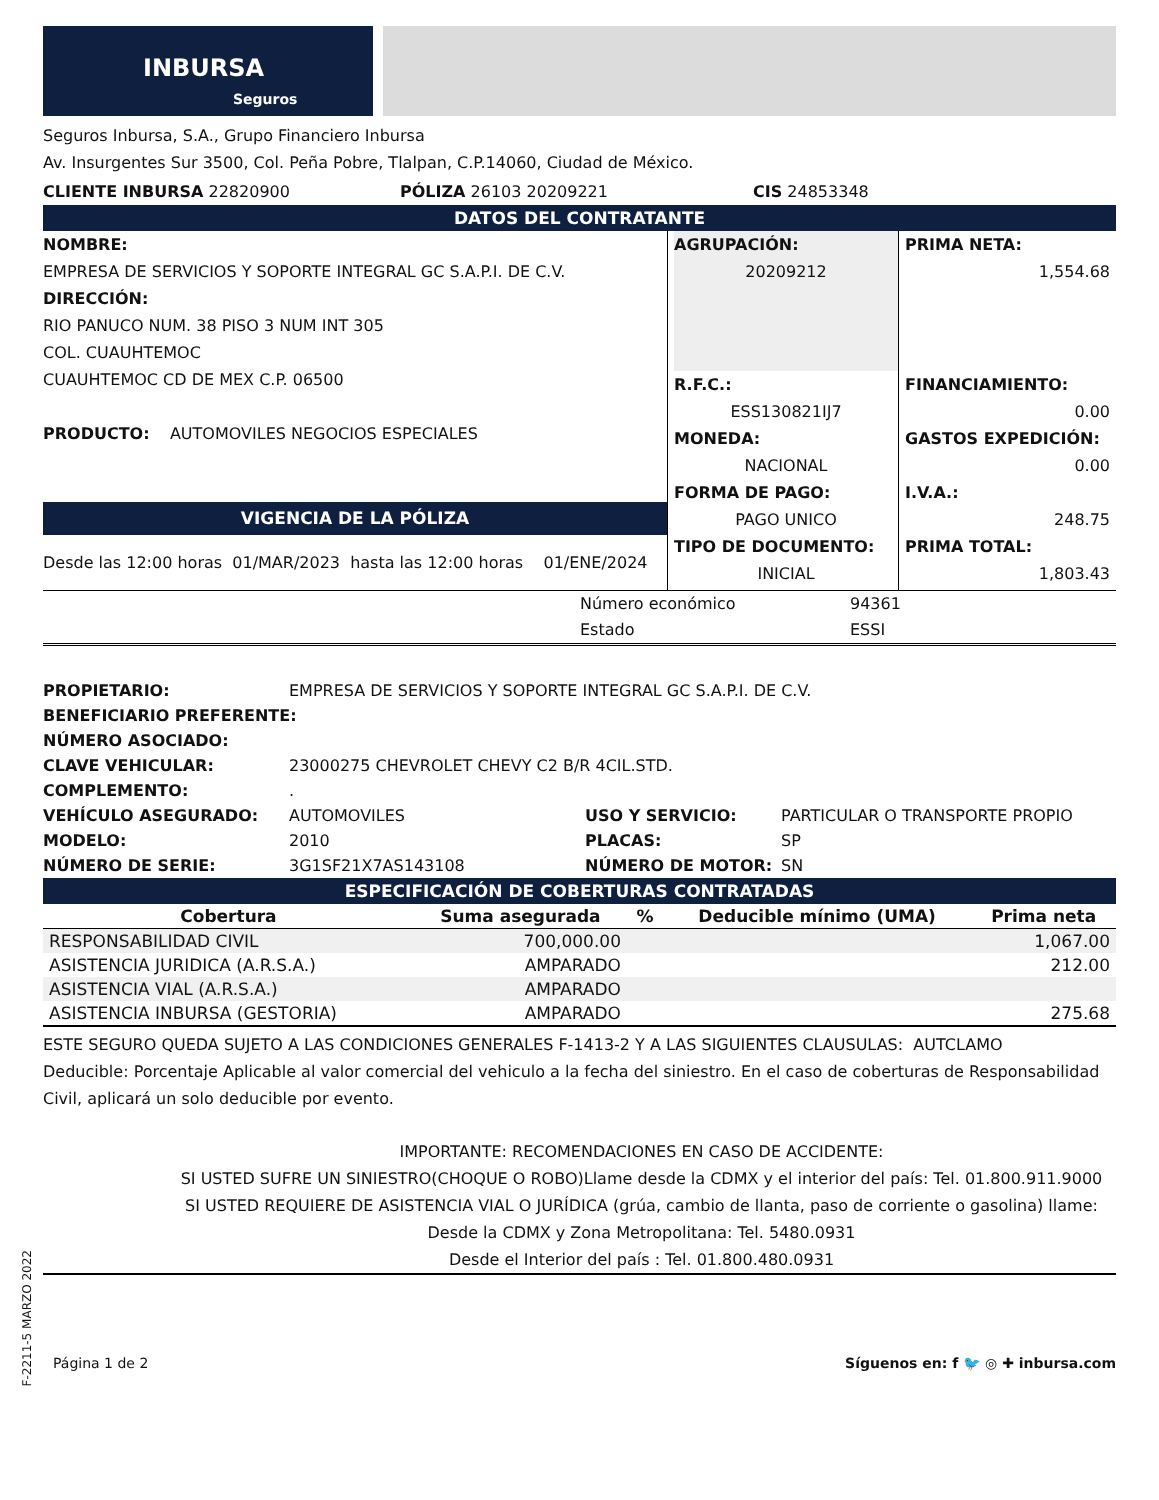INBURSA
Seguros
Seguros Inbursa, S.A., Grupo Financiero Inbursa
Av. Insurgentes Sur 3500, Col. Peña Pobre, Tlalpan, C.P.14060, Ciudad de México.
CLIENTE INBURSA 22820900 PÓLIZA 26103 20209221 CIS 24853348
DATOS DEL CONTRATANTE
NOMBRE:
EMPRESA DE SERVICIOS Y SOPORTE INTEGRAL GC S.A.P.I. DE C.V.
DIRECCIÓN:
RIO PANUCO NUM. 38 PISO 3 NUM INT 305
COL. CUAUHTEMOC
CUAUHTEMOC CD DE MEX C.P. 06500
PRODUCTO: AUTOMOVILES NEGOCIOS ESPECIALES
VIGENCIA DE LA PÓLIZA
Desde las 12:00 horas 01/MAR/2023 hasta las 12:00 horas 01/ENE/2024
AGRUPACIÓN:
20209212
R.F.C.:
ESS130821IJ7
MONEDA:
NACIONAL
FORMA DE PAGO:
PAGO UNICO
TIPO DE DOCUMENTO:
INICIAL
PRIMA NETA:
1,554.68
FINANCIAMIENTO:
0.00
GASTOS EXPEDICIÓN:
0.00
I.V.A.:
248.75
PRIMA TOTAL:
1,803.43
Número económico 94361
Estado ESSI
PROPIETARIO: EMPRESA DE SERVICIOS Y SOPORTE INTEGRAL GC S.A.P.I. DE C.V.
BENEFICIARIO PREFERENTE:
NÚMERO ASOCIADO:
CLAVE VEHICULAR: 23000275 CHEVROLET CHEVY C2 B/R 4CIL.STD.
COMPLEMENTO:.
VEHÍCULO ASEGURADO: AUTOMOVILES USO Y SERVICIO: PARTICULAR O TRANSPORTE PROPIO
MODELO: 2010 PLACAS: SP
NÚMERO DE SERIE: 3G1SF21X7AS143108 NÚMERO DE MOTOR: SN
ESPECIFICACIÓN DE COBERTURAS CONTRATADAS
| Cobertura | Suma asegurada | % | Deducible mínimo (UMA) | Prima neta |
| --- | --- | --- | --- | --- |
| RESPONSABILIDAD CIVIL | 700,000.00 | | | 1,067.00 |
| ASISTENCIA JURIDICA (A.R.S.A.) | AMPARADO | | | 212.00 |
| ASISTENCIA VIAL (A.R.S.A.) | AMPARADO | | | |
| ASISTENCIA INBURSA (GESTORIA) | AMPARADO | | | 275.68 |
ESTE SEGURO QUEDA SUJETO A LAS CONDICIONES GENERALES F-1413-2 Y A LAS SIGUIENTES CLAUSULAS: AUTCLAMO
Deducible: Porcentaje Aplicable al valor comercial del vehiculo a la fecha del siniestro. En el caso de coberturas de Responsabilidad Civil, aplicará un solo deducible por evento.
IMPORTANTE: RECOMENDACIONES EN CASO DE ACCIDENTE:
SI USTED SUFRE UN SINIESTRO(CHOQUE O ROBO)Llame desde la CDMX y el interior del país: Tel. 01.800.911.9000
SI USTED REQUIERE DE ASISTENCIA VIAL O JURÍDICA (grúa, cambio de llanta, paso de corriente o gasolina) llame:
Desde la CDMX y Zona Metropolitana: Tel. 5480.0931
Desde el Interior del país : Tel. 01.800.480.0931
Página 1 de 2 Síguenos en: f 🐦 ◎ ✚ inbursa.com
F-2211-5 MARZO 2022